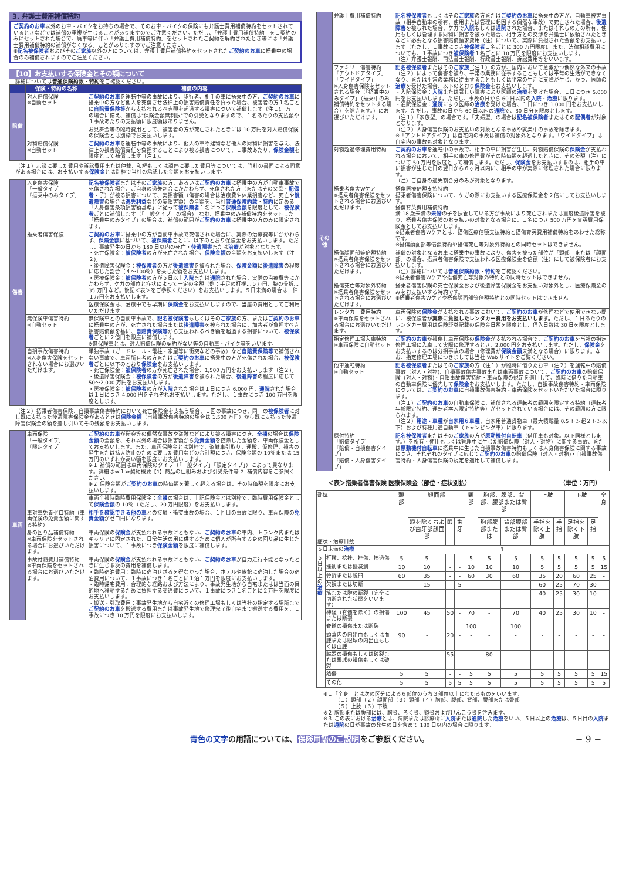3. 弁護士費用補償特約
ご契約のお車以外のお車・バイクをお持ちの場合で、そのお車・バイクの保険にも弁護士費用補償特約をセットされているときなどでは補償の重複が生じることがありますのでご注意ください。ただし、「弁護士費用補償特約」を１契約のみにセットされた場合で、廃車等に伴い「弁護士費用補償特約」をセットされたご契約を解約されたとき等には「弁護士費用補償特約の補償がなくなる」ことがありますのでご注意ください。
※記名被保険者およびそのご家族以外の方については、弁護士費用補償特約をセットされたご契約のお車に搭乗中の場合のみ補償されますのでご注意ください。
【10】お支払いする保険金とその額について
詳細については普通保険約款・特約をご確認ください。
| | 保険・特約の名称 | 補償の内容 |
| --- | --- | --- |
| 賠償 | 対人賠償保険 ※自動セット | ご契約のお車 を運転中等の事故により、歩行者、相手の車に搭乗中の方、 ご契約のお車 に搭乗中の方など他人を死傷させ法律上の損害賠償責任を負った場合、被害者の方１名ごとに 自賠責保険等 から支払われるべき額を超過する損害について補償します（注１)。万一の場合に備え、補償は"保険金額無制限"での引受となりますので、１名あたりの支払額や１事故あたりの支払額に限度額はありません。 |
| | | お見舞金等の臨時費用として、被害者の方が死亡されたときには 10 万円を対人賠償保険の保険金とは別枠でお支払いします。 |
| | 対物賠償保険 ※自動セット | ご契約のお車 を運転中等の事故により、他人の車や建物など他人の財物に損害を与え、法律上の損害賠償責任を負担することにより被る損害について、１事故あたり、 保険金額 を限度として補償します（注１)。 |
（注１）示談に要した費用や訴訟費用または仲裁、和解もしくは調停に要した費用等については、当社の書面による同意がある場合には、お支払いする保険金とは別枠で当社の承認した金額をお支払いします。
| 傷害 | 人身傷害保険 「一般タイプ」 「搭乗中のみタイプ」 | 記名被保険者 またはその ご家族 の方、あるいは ご契約のお車 に搭乗中の方が自動車事故で死傷された場合、ご自身の過失割合にかかわらず、死傷された方（またはその父母・ 配偶者 ・子）が被る損害について、実損害額（傷害の場合は治療費や休業損害など、死亡や 後遺障害 の場合は 逸失利益 などの実損害額）の全額を、当社 普通保険約款 ・ 特約 に定める「人身傷害条項損害額基準」に従って 被保険者 １名につき 保険金額 を限度として、 被保険者 ごとに補償します（「一般タイプ」の場合)。なお、搭乗中のみ補償特約をセットした「搭乗中のみタイプ」の場合は、補償の範囲が ご契約のお車 に搭乗中の方のみに限定されます。 |
| | 搭乗者傷害保険 | ご契約のお車 に搭乗中の方が自動車事故で死傷された場合に、実際の治療費等にかかわらず、 保険金額 に基づいて、 被保険者 ごとに、以下のとおり保険金をお支払いします。ただし、事故発生の日から 180 日以内の死亡・ 後遺障害 または 治療 が対象となります。 ・死亡保険金： 被保険者 の方が死亡された場合、 保険金額 の全額をお支払いします（注２)。 ・後遺障害保険金： 被保険者 の方が 後遺障害 を被られた場合、 保険金額 に 後遺障害 の程度に応じた割合（４～100％）を乗じた額をお支払いします。 ・医療保険金： 被保険者 の方が５日以上 入院 または 通院 された場合、実際の治療費等にかかわらず、ケガの部位と症状によって一定の金額（例：手足の打撲…５万円、腕の骨折…35 万円 など。後記＜表＞をご参照ください）をお支払いします。５日未満の場合は一律１万円をお支払いします。 |
| | | 医療保険金は、治療中でも早期に 保険金 をお支払いしますので、当座の費用としてご利用いただけます。 |
| | 無保険車傷害特約 ※自動セット | 無保険車との自動車事故で、 記名被保険者 もしくはその ご家族 の方、または ご契約のお車 に搭乗中の方が、死亡された場合または 後遺障害 を被られた場合に、加害者が負担すべき損害賠償額を基に、 自賠責保険等 から支払われるべき額を超過する損害について、 被保険者 ごとに２億円を限度に補償します。 ※無保険車とは、対人賠償保険の契約がない等の自動車・バイク等をいいます。 |
| | 自損事故傷害特約 ※人身傷害保険をセットされない場合にお選びいただけます。 | 単独事故（ガードレール・電柱・家屋等に衝突などの事故）など 自賠責保険等 で補償されない事故で、車両所有者の方または ご契約のお車 に搭乗中の方が死傷された場合、 被保険者 ごとに以下のとおり 保険金 をお支払いします。 ・死亡保険金： 被保険者 の方が死亡された場合、1,500 万円をお支払いします（注２)。 ・後遺障害保険金： 被保険者 の方が 後遺障害 を被られた場合、 後遺障害 の程度に応じて 50～2,000 万円をお支払いします。 ・医療保険金： 被保険者 の方が 入院 された場合は１日につき 6,000 円、 通院 された場合は１日につき 4,000 円をそれぞれお支払いします。ただし、１事故につき 100 万円を限度とします。 |
（注２）搭乗者傷害保険、自損事故傷害特約において死亡保険金を支払う場合、１回の事故につき、同一の被保険者に対し既に支払った後遺障害保険金があるときは保険金額（自損事故傷害特約の場合は 1,500 万円）から既に支払った後遺障害保険金の額を差し引いてその残額をお支払いします。
| 車両 | 車両保険 「一般タイプ」 「限定タイプ」 | ご契約のお車 が衝突等の偶然な事故や盗難などにより被る損害につき、 全損 の場合は 保険金額 の全額を、それ以外の場合は損害額から 免責金額 を控除した金額を、車両保険金としてお支払いします。また、車両保険金とは別枠で、盗難車引取り、運搬、仮修理、損害の発生または拡大防止のために要した費用などの合計額につき、保険金額の 10％または 15 万円のいずれか高い額を限度にお支払いします。 ※１ 補償の範囲は車両保険のタイプ（「一般タイプ」「限定タイプ」）によって異なります。詳細は≪１≫契約概要【1】商品の仕組みおよび引受条件等 2. 補償内容をご参照ください。 ※２ 保険金額が ご契約のお車 の時価額を著しく超える場合は、その時価額を限度にお支払いします。 |
| | | 車両全損時臨時費用保険金： 全損 の場合は、上記保険金とは別枠で、臨時費用保険金として 保険金額 の 10％（ただし、20 万円限度）をお支払いします。 |
| | 車対車免責ゼロ特約（車両保険の免責金額に関する特約） | 相手を確認できる他の車 との接触・衝突事故の場合、１回目の事故に限り、車両保険の 免責金額 がゼロ円になります。 |
| | 身の回り品補償特約 ※車両保険をセットされる場合にお選びいただけます。 | 車両保険の 保険金 が支払われる事故にともない、 ご契約のお車 の車内、トランク内またはキャリアに固定された、日常生活の用に供するために個人が所有する身の回り品に生じた損害について、１事故につき 保険金額 を限度に補償します。 |
| | 事故付随費用補償特約 ※車両保険をセットされる場合にお選びいただけます。 | 車両保険の 保険金 が支払われる事故にともない、 ご契約のお車 が自力走行不能となったときに生じる次の費用を補償します。 ・臨時宿泊費用：臨時に宿泊せざるを得なかった場合、ホテルや旅館に宿泊した場合の宿泊費用について、１事故につき１名ごとに１泊１万円を限度にお支払いします。 ・臨時帰宅費用：合理的な経路および方法により、事故発生地から自宅またはは当面の目的地へ移動するために負担する交通費について、１事故につき１名ごとに２万円を限度にお支払いします。 ・搬送・引取費用：事故発生地から自宅近くの修理工場もしくは当社の指定する場所まで ご契約のお車 を搬送する費用または事故発生地で修理完了後自宅まで搬送する費用を、１事故につき 10 万円を限度にお支払いします。 |
| その他 | 弁護士費用補償特約 | 記名被保険者 もしくはその ご家族 の方または ご契約のお車 に搭乗中の方が、自動車被害事故（相手自動車の所有、使用または管理に起因する偶然な事故）で死亡された場合、 後遺障害 を被られた場合、ケガで 入院 もしくは 通院 された場合、またはそれらの方の所有、使用もしくは管理する財物に損害を被った場合、相手方との交渉を弁護士に依頼されたときなどに必要となる損害賠償請求費用（注）について、実際に負担された金額をお支払いします（ただし、１事故につき 被保険者 １名ごとに 300 万円限度)。また、法律相談費用についても、１事故につき 被保険者 １名ごとに 10 万円を限度にお支払いします。 （注）弁護士報酬、司法書士報酬、行政書士報酬、訴訟費用等をいいます。 |
| | ファミリー傷害特約 「アウトドアタイプ」 「ワイドタイプ」 ※人身傷害保険をセットされる場合（「搭乗中のみタイプ」（搭乗中のみ補償特約をセットする場合）を除きます。）にお選びいただけます。 | 記名被保険者 またはその ご家族 （注１）の方が、国内において急激かつ偶然な外来の事故（注２）によって傷害を被り、平常の業務に従事することもしくは平常の生活ができなくなり、または平常の業務に従事することもしくは平常の生活に支障が生じ、かつ、医師の 治療 を受けた場合、以下のとおり 保険金 をお支払いします。 ・入院保険金： 入院 または著しい障害により医師の 治療 を受けた場合、１日につき 5,000 円をお支払いします。ただし、事故の日から 60 日以内の 入院 ・ 治療 に限ります。 ・通院保険金： 通院 により医師の 治療 を受けた場合、１日につき 1,000 円をお支払いします。ただし、事故の日から 60 日以内の 通院 で、30 日分を限度とします。 （注１）「家族型」の場合です。「夫婦型」の場合は 記名被保険者 またはその 配偶者 が対象となります。 （注２）人身傷害保険のお支払いの対象となる事故や就業中の事故を除きます。 ※「アウトドアタイプ」は自宅内の事故は補償の対象外となります。「ワイドタイプ」は自宅内の事故も対象となります。 |
| | 対物超過修理費用特約 | ご契約のお車 を運転中の事故で、相手の車に損害が生じ、対物賠償保険の 保険金 が支払われる場合において、相手の車の修理費がその時価額を超過したときに、その差額（注）について 50 万円を限度として補償します。ただし、 保険金 をお支払いするのは、相手の車に損害が生じた日の翌日から６ヶ月以内に、相手の車が実際に修理された場合に限ります。 （注）ご自身の過失割合分のみが対象となります。 |
| | 搭乗者傷害Wケア ※搭乗者傷害保険をセットされる場合にお選びいただけます。 | 搭傷医療倍額支払特約 搭乗者傷害保険について、ケガの際にお支払いする医療保険金を２倍にしてお支払いします。 搭傷育英費用補償特約 満 18 歳未満の 未婚 の子を扶養している方が事故により死亡されまたは重度後遺障害を被り、搭乗者傷害保険のお支払いの対象となる場合に、１名につき 500 万円を育英費用保険金としてお支払いします。 ※搭乗者傷害Wケアとは、搭傷医療倍額支払特約と搭傷育英費用補償特約をあわせた総称です。 ※搭傷顔面部等倍額特約や搭傷死亡等対象外特約との同時セットはできません。 |
| | 搭傷顔面部等倍額特約 ※搭乗者傷害保険をセットされる場合にお選びいただけます。 | 補償の対象となるお車に搭乗中の事故により、傷害を被った部位が「頭部」または「顔面部」の場合、搭乗者傷害保険で支払われる医療保険金を倍額（注）にして被保険者にお支払いします。 （注）詳細については 普通保険約款 ・ 特約 をご確認ください。 ※搭乗者傷害Wケアや搭傷死亡等対象外特約との同時セットはできません。 |
| | 搭傷死亡等対象外特約 ※搭乗者傷害保険をセットされる場合にお選びいただけます。 | 搭乗者傷害保険の死亡保険金および後遺障害保険金をお支払い対象外とし、医療保険金のみをお支払いする特約です。 ※搭乗者傷害Wケアや搭傷顔面部等倍額特約との同時セットはできません。 |
| | レンタカー費用特約 ※車両保険をセットされる場合にお選びいただけます。 | 車両保険の 保険金 が支払われる事故において、 ご契約のお車 が修理などで使用できない間に、被保険者が 実際に負担したレンタカー費用をお支払いします。 ただし、１日あたりのレンタカー費用は保険証券記載の保険金日額を限度とし、借入日数は 30 日を限度とします。 |
| | 指定修理工場入庫特約 ※車両保険に自動セット | ご契約のお車 が損傷し車両保険の 保険金 が支払われる場合で、 ご契約のお車 を当社の指定修理工場に入庫して実際に修理するとき、2,000 円をお支払いします。ただし、 保険金 をお支払いするのは分損事故の場合（修理費が 保険金額 未満となる場合）に限ります。なお、指定修理工場につきましては当社 Web サイトをご覧ください。 |
| | 他車運転特約 ※自動セット | 記名被保険者 またはその ご家族 の方（注１）が臨時に借りたお車（注２）を運転中の賠償事故（対人・対物)、自損事故傷害事故または車両事故について、 ご契約のお車 の賠償保険（対人・対物)・自損事故傷害特約・車両保険の規定を適用して、臨時に借りた自動車の自動車保険に優先して 保険金 をお支払いします。ただし、自損事故傷害特約・車両保険については、 ご契約のお車 に自損事故傷害特約・車両保険をセットいただいた場合に限ります。 （注１） ご契約のお車 の自動車保険に、補償される運転者の範囲を限定する特約（運転者年齢限定特約、運転者本人限定特約等）がセットされている場合には、その範囲の方に限られます。 （注２） 用途・車種 が 自家用６車種 、自家用普通貨物車（最大積載量 0.5 トン超２トン以下）および特種用途自動車（キャンピング車）に限ります。 |
| | 原付特約 「賠償タイプ」 「賠償・自損傷害タイプ」 「賠償・人身傷害タイプ」 | 記名被保険者 またはその ご家族 の方が 原動機付自転車 （借用車も対象。以下同様とします。）を所有・使用もしくは管理中に生じた賠償保険（対人・対物）に関する事故、または 原動機付自転車 に搭乗中に生じた自損事故傷害特約もしくは人身傷害保険に関する事故につき、それぞれのタイプに応じて ご契約のお車 の賠償保険（対人・対物)・自損事故傷害特約・人身傷害保険の規定を適用して補償します。 |
＜表＞搭乗者傷害保険 医療保険金（部位・症状別払） （単位：万円）
| 部位 症状・治療日数 | | 頭部 | 顔面部 | | | 頸部 | 胸部、腹部、背部、腰部または臀部 | | 上肢 | | 下肢 | | 全身 |
| | | | 眼を除くおよび歯牙部顔面部 | 眼 | 歯牙 | | 胸部腹部または | 背部腰部または臀部 | 手指を除く上肢 | 手指 | 足指を除く下肢 | 足指 | |
| ５日未満の 治療 | | 1 | | | | | | | | | | | |
| ５日以上の 治療 | 打撲、捻挫、挫傷、擦過傷 | 5 | 5 | - | - | 5 | 5 | 5 | 5 | 5 | 5 | 5 | 5 |
| | 挫創または挫滅創 | 10 | 10 | - | - | 10 | 10 | 10 | 5 | 5 | 5 | 5 | 15 |
| | 骨折または脱臼 | 60 | 35 | - | - | 60 | 30 | 60 | 35 | 20 | 60 | 25 | - |
| | 欠損または切断 | - | 15 | - | 5 | - | - | - | 60 | 25 | 70 | 30 | - |
| | 筋または腱の断裂（完全に切断された状態をいいます） | - | - | - | - | - | - | - | 40 | 25 | 30 | 10 | - |
| | 神経（脊髄を除く）の損傷または断裂 | 100 | 45 | 50 | - | 70 | - | 70 | 40 | 25 | 30 | 10 | - |
| | 脊髄の損傷または断裂 | - | - | - | - | 100 | - | 100 | - | - | - | - | - |
| | 頭蓋内の内出血もしくは血腫または眼球の内出血もしくは血腫 | 90 | - | 20 | - | - | - | - | - | - | - | - | - |
| | 臓器の損傷もしくは破裂または眼球の損傷もしくは破裂 | - | - | 55 | - | - | 80 | - | - | - | - | - | - |
| | 熱傷 | 5 | 5 | - | - | 5 | 5 | 5 | 5 | 5 | 5 | 5 | 15 |
| | その他 | 5 | 5 | 5 | 5 | 5 | 5 | 5 | 5 | 5 | 5 | 5 | 5 |
※１「全身」とは次の区分による６部位のうち３部位以上にわたるものをいいます。
（１）頭部（２）顔面部（３）頸部（４）胸部、腹部、背部、腰部または臀部
（５）上肢（６）下肢
※２ 胸部または腹部には、胸骨、ろく骨、鎖骨およびけんこう骨を含みます。
※３ この表における治療とは、病院または診療所に入院または通院した治療をいい、５日以上の治療は、５日目の入院または通院の日が事故の発生の日を含めて 180 日以内の場合に限ります。
青色の文字の用語については、保険用語のご説明をご参照ください。 − 9 −